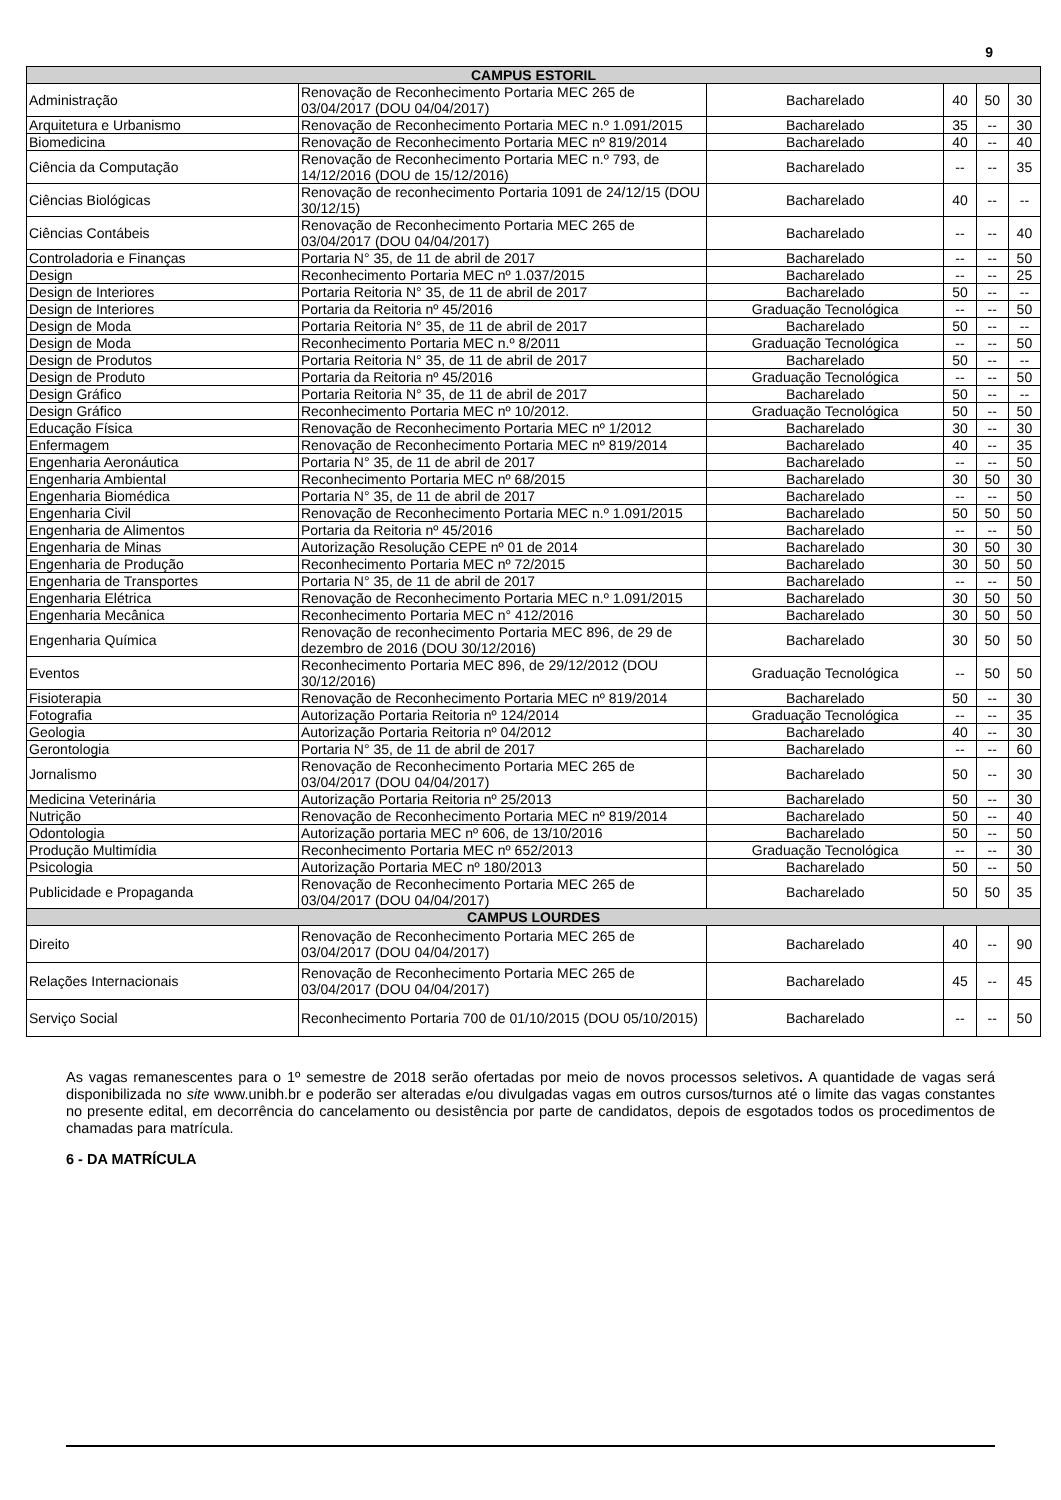9
| CAMPUS ESTORIL | | | | | |
| --- | --- | --- | --- | --- | --- |
| Administração | Renovação de Reconhecimento Portaria MEC 265 de 03/04/2017 (DOU 04/04/2017) | Bacharelado | 40 | 50 | 30 |
| Arquitetura e Urbanismo | Renovação de Reconhecimento Portaria MEC n.º 1.091/2015 | Bacharelado | 35 | -- | 30 |
| Biomedicina | Renovação de Reconhecimento Portaria MEC nº 819/2014 | Bacharelado | 40 | -- | 40 |
| Ciência da Computação | Renovação de Reconhecimento Portaria MEC n.º 793, de 14/12/2016 (DOU de 15/12/2016) | Bacharelado | -- | -- | 35 |
| Ciências Biológicas | Renovação de reconhecimento Portaria 1091 de 24/12/15 (DOU 30/12/15) | Bacharelado | 40 | -- | -- |
| Ciências Contábeis | Renovação de Reconhecimento Portaria MEC 265 de 03/04/2017 (DOU 04/04/2017) | Bacharelado | -- | -- | 40 |
| Controladoria e Finanças | Portaria N° 35, de 11 de abril de 2017 | Bacharelado | -- | -- | 50 |
| Design | Reconhecimento Portaria MEC nº 1.037/2015 | Bacharelado | -- | -- | 25 |
| Design de Interiores | Portaria Reitoria N° 35, de 11 de abril de 2017 | Bacharelado | 50 | -- | -- |
| Design de Interiores | Portaria da Reitoria nº 45/2016 | Graduação Tecnológica | -- | -- | 50 |
| Design de Moda | Portaria Reitoria N° 35, de 11 de abril de 2017 | Bacharelado | 50 | -- | -- |
| Design de Moda | Reconhecimento Portaria MEC n.º 8/2011 | Graduação Tecnológica | -- | -- | 50 |
| Design de Produtos | Portaria Reitoria N° 35, de 11 de abril de 2017 | Bacharelado | 50 | -- | -- |
| Design de Produto | Portaria da Reitoria nº 45/2016 | Graduação Tecnológica | -- | -- | 50 |
| Design Gráfico | Portaria Reitoria N° 35, de 11 de abril de 2017 | Bacharelado | 50 | -- | -- |
| Design Gráfico | Reconhecimento Portaria MEC nº 10/2012. | Graduação Tecnológica | 50 | -- | 50 |
| Educação Física | Renovação de Reconhecimento Portaria MEC nº 1/2012 | Bacharelado | 30 | -- | 30 |
| Enfermagem | Renovação de Reconhecimento Portaria MEC nº 819/2014 | Bacharelado | 40 | -- | 35 |
| Engenharia Aeronáutica | Portaria N° 35, de 11 de abril de 2017 | Bacharelado | -- | -- | 50 |
| Engenharia Ambiental | Reconhecimento Portaria MEC nº 68/2015 | Bacharelado | 30 | 50 | 30 |
| Engenharia Biomédica | Portaria N° 35, de 11 de abril de 2017 | Bacharelado | -- | -- | 50 |
| Engenharia Civil | Renovação de Reconhecimento Portaria MEC n.º 1.091/2015 | Bacharelado | 50 | 50 | 50 |
| Engenharia de Alimentos | Portaria da Reitoria nº 45/2016 | Bacharelado | -- | -- | 50 |
| Engenharia de Minas | Autorização Resolução CEPE nº 01 de 2014 | Bacharelado | 30 | 50 | 30 |
| Engenharia de Produção | Reconhecimento Portaria MEC nº 72/2015 | Bacharelado | 30 | 50 | 50 |
| Engenharia de Transportes | Portaria N° 35, de 11 de abril de 2017 | Bacharelado | -- | -- | 50 |
| Engenharia Elétrica | Renovação de Reconhecimento Portaria MEC n.º 1.091/2015 | Bacharelado | 30 | 50 | 50 |
| Engenharia Mecânica | Reconhecimento Portaria MEC n° 412/2016 | Bacharelado | 30 | 50 | 50 |
| Engenharia Química | Renovação de reconhecimento Portaria MEC 896, de 29 de dezembro de 2016 (DOU 30/12/2016) | Bacharelado | 30 | 50 | 50 |
| Eventos | Reconhecimento Portaria MEC 896, de 29/12/2012 (DOU 30/12/2016) | Graduação Tecnológica | -- | 50 | 50 |
| Fisioterapia | Renovação de Reconhecimento Portaria MEC nº 819/2014 | Bacharelado | 50 | -- | 30 |
| Fotografia | Autorização Portaria Reitoria nº 124/2014 | Graduação Tecnológica | -- | -- | 35 |
| Geologia | Autorização Portaria Reitoria nº 04/2012 | Bacharelado | 40 | -- | 30 |
| Gerontologia | Portaria N° 35, de 11 de abril de 2017 | Bacharelado | -- | -- | 60 |
| Jornalismo | Renovação de Reconhecimento Portaria MEC 265 de 03/04/2017 (DOU 04/04/2017) | Bacharelado | 50 | -- | 30 |
| Medicina Veterinária | Autorização Portaria Reitoria nº 25/2013 | Bacharelado | 50 | -- | 30 |
| Nutrição | Renovação de Reconhecimento Portaria MEC nº 819/2014 | Bacharelado | 50 | -- | 40 |
| Odontologia | Autorização portaria MEC nº 606, de 13/10/2016 | Bacharelado | 50 | -- | 50 |
| Produção Multimídia | Reconhecimento Portaria MEC nº 652/2013 | Graduação Tecnológica | -- | -- | 30 |
| Psicologia | Autorização Portaria MEC nº 180/2013 | Bacharelado | 50 | -- | 50 |
| Publicidade e Propaganda | Renovação de Reconhecimento Portaria MEC 265 de 03/04/2017 (DOU 04/04/2017) | Bacharelado | 50 | 50 | 35 |
| CAMPUS LOURDES | | | | | |
| Direito | Renovação de Reconhecimento Portaria MEC 265 de 03/04/2017 (DOU 04/04/2017) | Bacharelado | 40 | -- | 90 |
| Relações Internacionais | Renovação de Reconhecimento Portaria MEC 265 de 03/04/2017 (DOU 04/04/2017) | Bacharelado | 45 | -- | 45 |
| Serviço Social | Reconhecimento Portaria 700 de 01/10/2015 (DOU 05/10/2015) | Bacharelado | -- | -- | 50 |
As vagas remanescentes para o 1º semestre de 2018 serão ofertadas por meio de novos processos seletivos. A quantidade de vagas será disponibilizada no site www.unibh.br e poderão ser alteradas e/ou divulgadas vagas em outros cursos/turnos até o limite das vagas constantes no presente edital, em decorrência do cancelamento ou desistência por parte de candidatos, depois de esgotados todos os procedimentos de chamadas para matrícula.
6 - DA MATRÍCULA